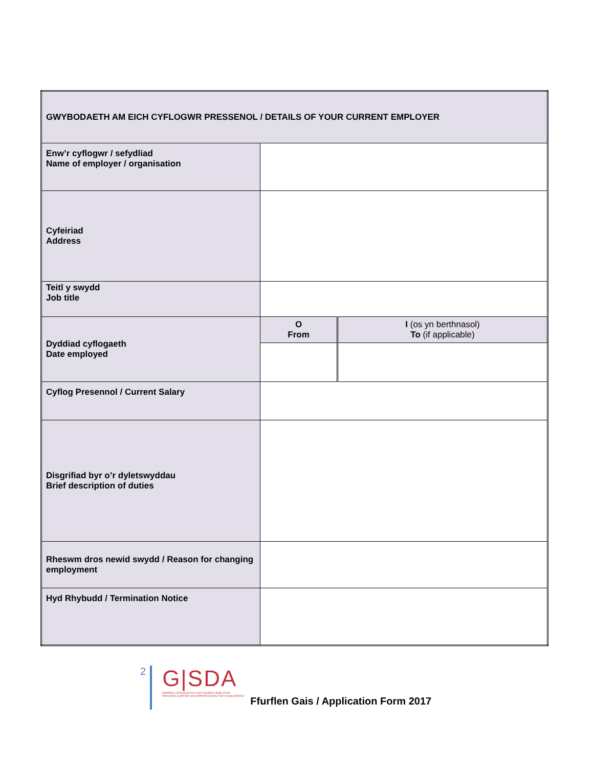| GWYBODAETH AM EICH CYFLOGWR PRESSENOL / DETAILS OF YOUR CURRENT EMPLOYER | | |
| Enw’r cyflogwr / sefydliad Name of employer / organisation | | |
| Cyfeiriad Address | | |
| Teitl y swydd Job title | | |
| Dyddiad cyflogaeth Date employed | O From | I (os yn berthnasol) To (if applicable) |
| Cyflog Presennol / Current Salary | | |
| Disgrifiad byr o’r dyletswyddau Brief description of duties | | |
| Rheswm dros newid swydd / Reason for changing employment | | |
| Hyd Rhybudd / Termination Notice | | |
2
G|SDA
DARPARU CEFNOGAETH A CHYFLEOEDD I BOBL IFANC
PROVIDING SUPPORT AND OPPORTUNITIES FOR YOUNG PEOPLE
Ffurflen Gais / Application Form 2017